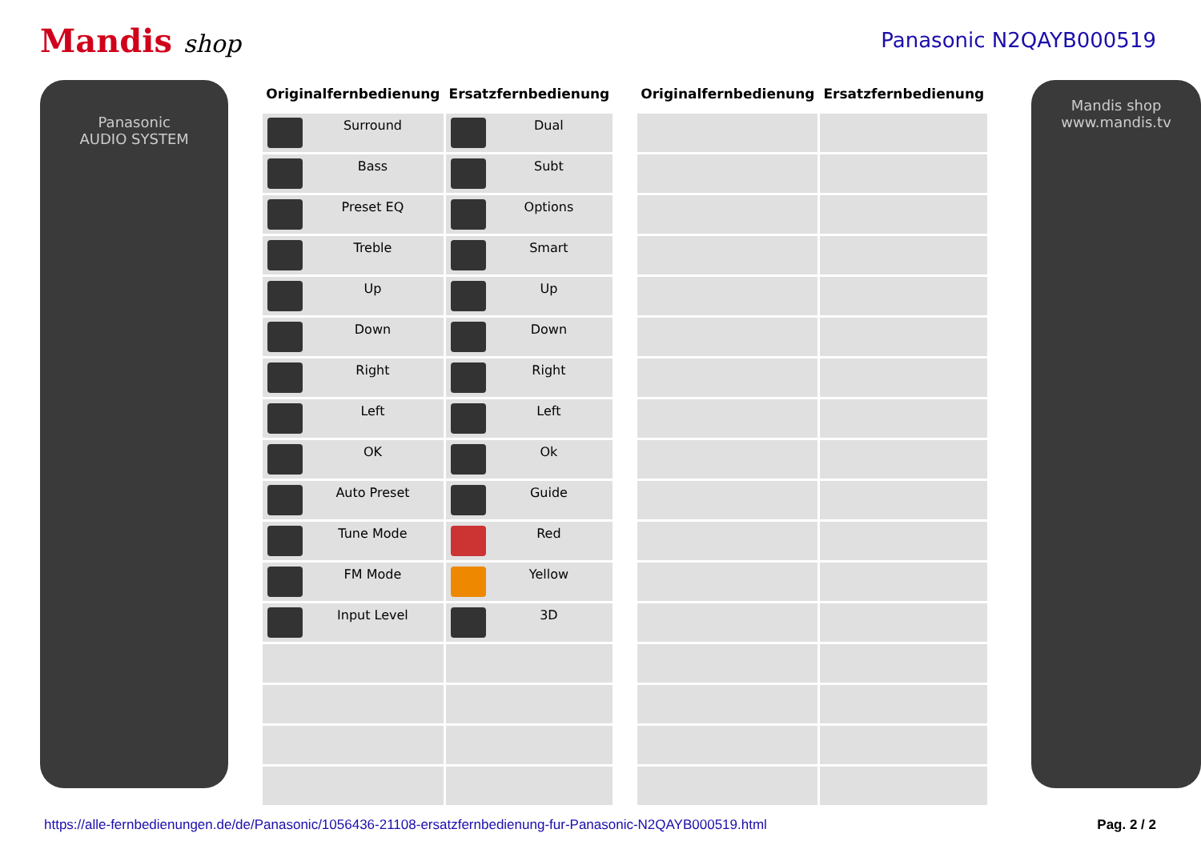Mandis shop
Panasonic N2QAYB000519
Panasonic
AUDIO SYSTEM
| Originalfernbedienung | Ersatzfernbedienung |
| --- | --- |
| Surround | Dual |
| Bass | Subt |
| Preset EQ | Options |
| Treble | Smart |
| Up | Up |
| Down | Down |
| Right | Right |
| Left | Left |
| OK | Ok |
| Auto Preset | Guide |
| Tune Mode | Red |
| FM Mode | Yellow |
| Input Level | 3D |
| Originalfernbedienung | Ersatzfernbedienung |
| --- | --- |
Mandis shop
www.mandis.tv
https://alle-fernbedienungen.de/de/Panasonic/1056436-21108-ersatzfernbedienung-fur-Panasonic-N2QAYB000519.html Pag. 2 / 2